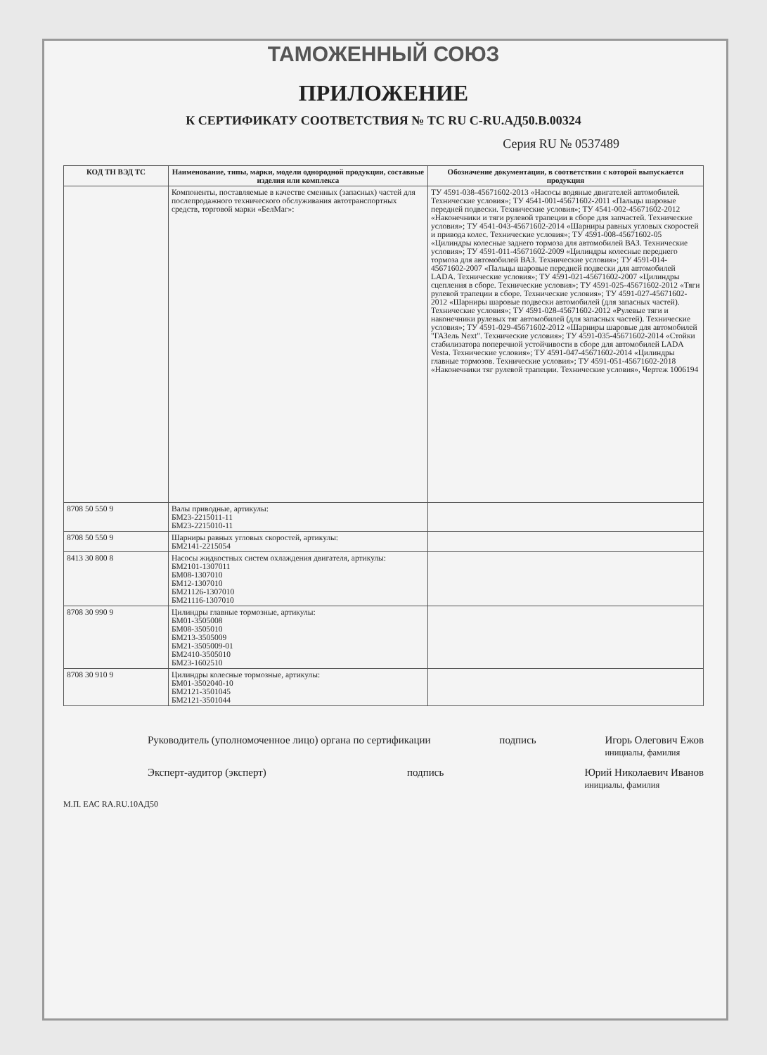ТАМОЖЕННЫЙ СОЮЗ
ПРИЛОЖЕНИЕ
К СЕРТИФИКАТУ СООТВЕТСТВИЯ № ТС RU C-RU.АД50.В.00324
Серия RU № 0537489
| КОД ТН ВЭД ТС | Наименование, типы, марки, модели однородной продукции, составные изделия или комплекса | Обозначение документации, в соответствии с которой выпускается продукция |
| --- | --- | --- |
| | Компоненты, поставляемые в качестве сменных (запасных) частей для послепродажного технического обслуживания автотранспортных средств, торговой марки «БелМаг»: | ТУ 4591-038-45671602-2013 «Насосы водяные двигателей автомобилей. Технические условия»; ТУ 4541-001-45671602-2011 «Пальцы шаровые передней подвески. Технические условия»; ТУ 4541-002-45671602-2012 «Наконечники и тяги рулевой трапеции в сборе для запчастей. Технические условия»; ТУ 4541-043-45671602-2014 «Шарниры равных угловых скоростей и привода колес. Технические условия»; ТУ 4591-008-45671602-05 «Цилиндры колесные заднего тормоза для автомобилей ВАЗ. Технические условия»; ТУ 4591-011-45671602-2009 «Цилиндры колесные переднего тормоза для автомобилей ВАЗ. Технические условия»; ТУ 4591-014-45671602-2007 «Пальцы шаровые передней подвески для автомобилей LADA. Технические условия»; ТУ 4591-021-45671602-2007 «Цилиндры сцепления в сборе. Технические условия»; ТУ 4591-025-45671602-2012 «Тяги рулевой трапеции в сборе. Технические условия»; ТУ 4591-027-45671602-2012 «Шарниры шаровые подвески автомобилей (для запасных частей). Технические условия»; ТУ 4591-028-45671602-2012 «Рулевые тяги и наконечники рулевых тяг автомобилей (для запасных частей). Технические условия»; ТУ 4591-029-45671602-2012 «Шарниры шаровые для автомобилей "ГАЗель Next". Технические условия»; ТУ 4591-035-45671602-2014 «Стойки стабилизатора поперечной устойчивости в сборе для автомобилей LADA Vesta. Технические условия»; ТУ 4591-047-45671602-2014 «Цилиндры главные тормозов. Технические условия»; ТУ 4591-051-45671602-2018 «Наконечники тяг рулевой трапеции. Технические условия», Чертеж 1006194 |
| 8708 50 550 9 | Валы приводные, артикулы: БМ23-2215011-11 БМ23-2215010-11 | |
| 8708 50 550 9 | Шарниры равных угловых скоростей, артикулы: БМ2141-2215054 | |
| 8413 30 800 8 | Насосы жидкостных систем охлаждения двигателя, артикулы: БМ2101-1307011 БМ08-1307010 БМ12-1307010 БМ21126-1307010 БМ21116-1307010 | |
| 8708 30 990 9 | Цилиндры главные тормозные, артикулы: БМ01-3505008 БМ08-3505010 БМ213-3505009 БМ21-3505009-01 БМ2410-3505010 БМ23-1602510 | |
| 8708 30 910 9 | Цилиндры колесные тормозные, артикулы: БМ01-3502040-10 БМ2121-3501045 БМ2121-3501044 | |
Руководитель (уполномоченное лицо) органа по сертификации подпись Игорь Олегович Ежов
инициалы, фамилия
Эксперт-аудитор (эксперт) подпись Юрий Николаевич Иванов
инициалы, фамилия
М.П. ЕАС RA.RU.10АД50